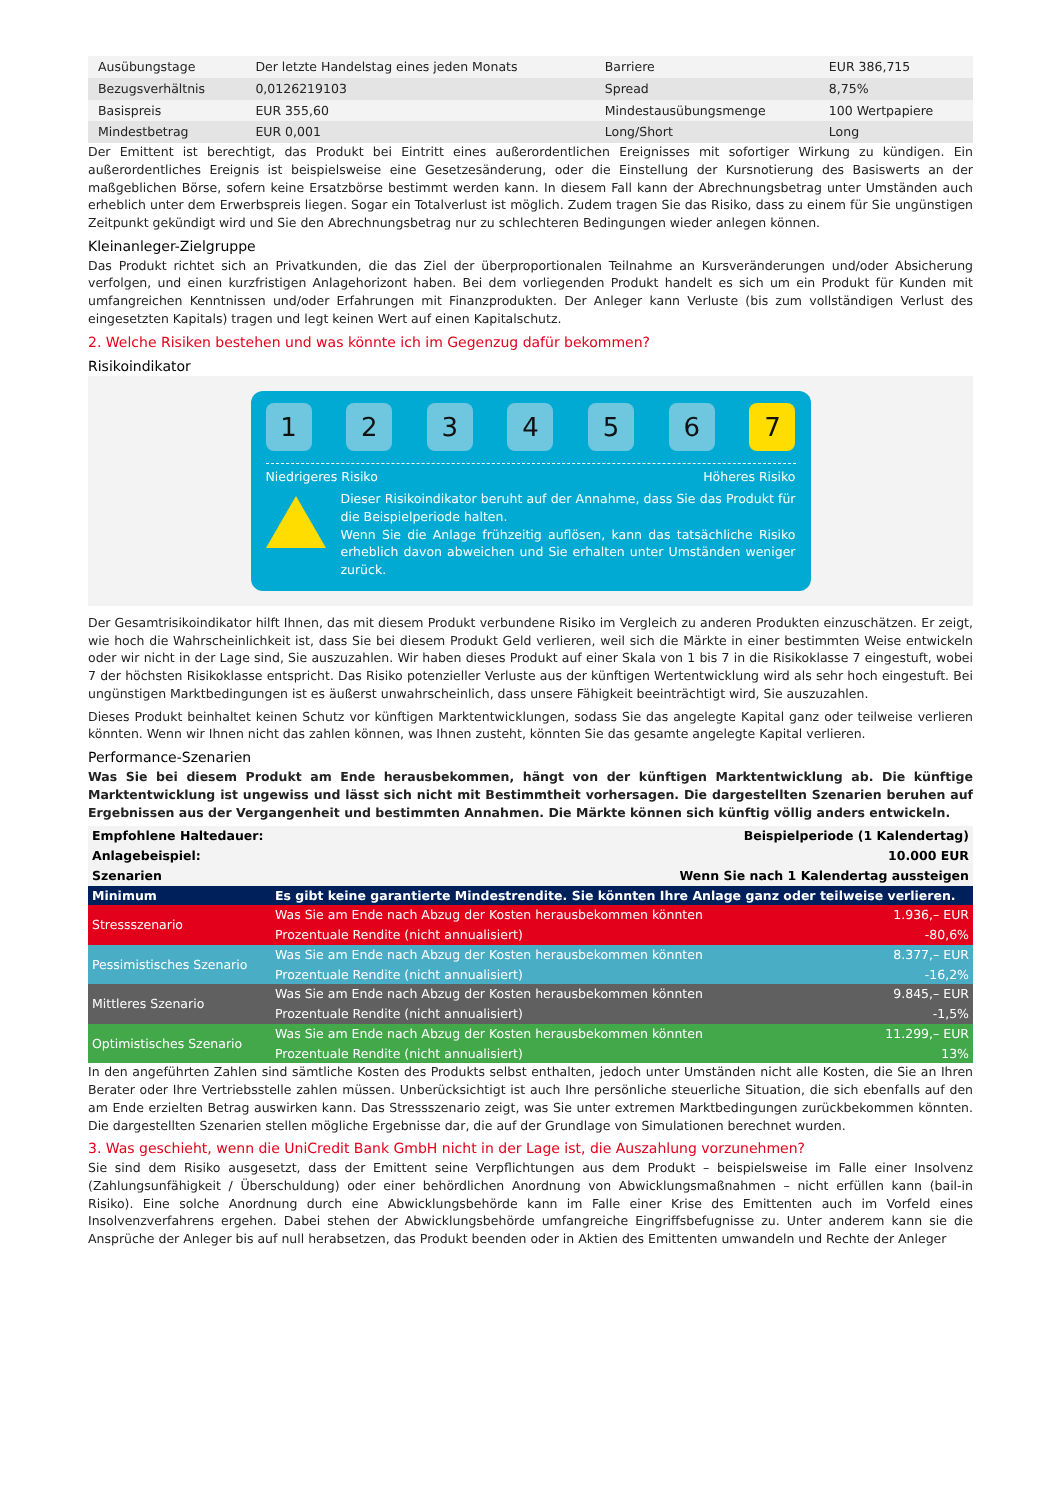| Ausübungstage | Der letzte Handelstag eines jeden Monats | Barriere | EUR 386,715 |
| Bezugsverhältnis | 0,0126219103 | Spread | 8,75% |
| Basispreis | EUR 355,60 | Mindestausübungsmenge | 100 Wertpapiere |
| Mindestbetrag | EUR 0,001 | Long/Short | Long |
Der Emittent ist berechtigt, das Produkt bei Eintritt eines außerordentlichen Ereignisses mit sofortiger Wirkung zu kündigen. Ein außerordentliches Ereignis ist beispielsweise eine Gesetzesänderung, oder die Einstellung der Kursnotierung des Basiswerts an der maßgeblichen Börse, sofern keine Ersatzbörse bestimmt werden kann. In diesem Fall kann der Abrechnungsbetrag unter Umständen auch erheblich unter dem Erwerbspreis liegen. Sogar ein Totalverlust ist möglich. Zudem tragen Sie das Risiko, dass zu einem für Sie ungünstigen Zeitpunkt gekündigt wird und Sie den Abrechnungsbetrag nur zu schlechteren Bedingungen wieder anlegen können.
Kleinanleger-Zielgruppe
Das Produkt richtet sich an Privatkunden, die das Ziel der überproportionalen Teilnahme an Kursveränderungen und/oder Absicherung verfolgen, und einen kurzfristigen Anlagehorizont haben. Bei dem vorliegenden Produkt handelt es sich um ein Produkt für Kunden mit umfangreichen Kenntnissen und/oder Erfahrungen mit Finanzprodukten. Der Anleger kann Verluste (bis zum vollständigen Verlust des eingesetzten Kapitals) tragen und legt keinen Wert auf einen Kapitalschutz.
2. Welche Risiken bestehen und was könnte ich im Gegenzug dafür bekommen?
Risikoindikator
1 2 3 4 5 6 7
Niedrigeres Risiko Höheres Risiko
Dieser Risikoindikator beruht auf der Annahme, dass Sie das Produkt für die Beispielperiode halten.
Wenn Sie die Anlage frühzeitig auflösen, kann das tatsächliche Risiko erheblich davon abweichen und Sie erhalten unter Umständen weniger zurück.
Der Gesamtrisikoindikator hilft Ihnen, das mit diesem Produkt verbundene Risiko im Vergleich zu anderen Produkten einzuschätzen. Er zeigt, wie hoch die Wahrscheinlichkeit ist, dass Sie bei diesem Produkt Geld verlieren, weil sich die Märkte in einer bestimmten Weise entwickeln oder wir nicht in der Lage sind, Sie auszuzahlen. Wir haben dieses Produkt auf einer Skala von 1 bis 7 in die Risikoklasse 7 eingestuft, wobei 7 der höchsten Risikoklasse entspricht. Das Risiko potenzieller Verluste aus der künftigen Wertentwicklung wird als sehr hoch eingestuft. Bei ungünstigen Marktbedingungen ist es äußerst unwahrscheinlich, dass unsere Fähigkeit beeinträchtigt wird, Sie auszuzahlen.
Dieses Produkt beinhaltet keinen Schutz vor künftigen Marktentwicklungen, sodass Sie das angelegte Kapital ganz oder teilweise verlieren könnten. Wenn wir Ihnen nicht das zahlen können, was Ihnen zusteht, könnten Sie das gesamte angelegte Kapital verlieren.
Performance-Szenarien
Was Sie bei diesem Produkt am Ende herausbekommen, hängt von der künftigen Marktentwicklung ab. Die künftige Marktentwicklung ist ungewiss und lässt sich nicht mit Bestimmtheit vorhersagen. Die dargestellten Szenarien beruhen auf Ergebnissen aus der Vergangenheit und bestimmten Annahmen. Die Märkte können sich künftig völlig anders entwickeln.
| Empfohlene Haltedauer: | Beispielperiode (1 Kalendertag) | |
| Anlagebeispiel: | 10.000 EUR | |
| Szenarien | Wenn Sie nach 1 Kalendertag aussteigen | |
| Minimum | Es gibt keine garantierte Mindestrendite. Sie könnten Ihre Anlage ganz oder teilweise verlieren. | |
| Stressszenario | Was Sie am Ende nach Abzug der Kosten herausbekommen könnten | 1.936,– EUR |
| | Prozentuale Rendite (nicht annualisiert) | -80,6% |
| Pessimistisches Szenario | Was Sie am Ende nach Abzug der Kosten herausbekommen könnten | 8.377,– EUR |
| | Prozentuale Rendite (nicht annualisiert) | -16,2% |
| Mittleres Szenario | Was Sie am Ende nach Abzug der Kosten herausbekommen könnten | 9.845,– EUR |
| | Prozentuale Rendite (nicht annualisiert) | -1,5% |
| Optimistisches Szenario | Was Sie am Ende nach Abzug der Kosten herausbekommen könnten | 11.299,– EUR |
| | Prozentuale Rendite (nicht annualisiert) | 13% |
In den angeführten Zahlen sind sämtliche Kosten des Produkts selbst enthalten, jedoch unter Umständen nicht alle Kosten, die Sie an Ihren Berater oder Ihre Vertriebsstelle zahlen müssen. Unberücksichtigt ist auch Ihre persönliche steuerliche Situation, die sich ebenfalls auf den am Ende erzielten Betrag auswirken kann. Das Stressszenario zeigt, was Sie unter extremen Marktbedingungen zurückbekommen könnten. Die dargestellten Szenarien stellen mögliche Ergebnisse dar, die auf der Grundlage von Simulationen berechnet wurden.
3. Was geschieht, wenn die UniCredit Bank GmbH nicht in der Lage ist, die Auszahlung vorzunehmen?
Sie sind dem Risiko ausgesetzt, dass der Emittent seine Verpflichtungen aus dem Produkt – beispielsweise im Falle einer Insolvenz (Zahlungsunfähigkeit / Überschuldung) oder einer behördlichen Anordnung von Abwicklungsmaßnahmen – nicht erfüllen kann (bail-in Risiko). Eine solche Anordnung durch eine Abwicklungsbehörde kann im Falle einer Krise des Emittenten auch im Vorfeld eines Insolvenzverfahrens ergehen. Dabei stehen der Abwicklungsbehörde umfangreiche Eingriffsbefugnisse zu. Unter anderem kann sie die Ansprüche der Anleger bis auf null herabsetzen, das Produkt beenden oder in Aktien des Emittenten umwandeln und Rechte der Anleger